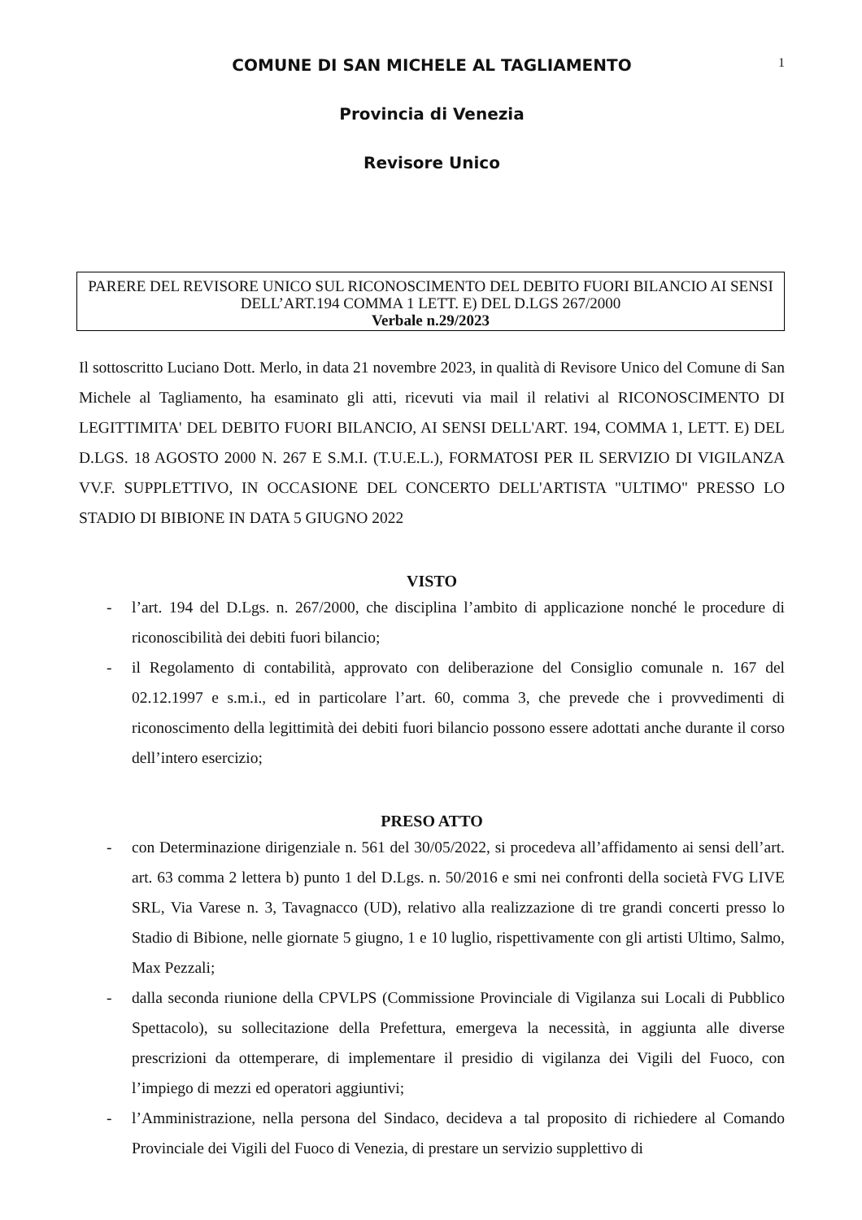1
COMUNE DI SAN MICHELE AL TAGLIAMENTO
Provincia di Venezia
Revisore Unico
PARERE DEL REVISORE UNICO SUL RICONOSCIMENTO DEL DEBITO FUORI BILANCIO AI SENSI DELL’ART.194 COMMA 1 LETT. E) DEL D.LGS 267/2000
Verbale n.29/2023
Il sottoscritto Luciano Dott. Merlo, in data 21 novembre 2023, in qualità di Revisore Unico del Comune di San Michele al Tagliamento, ha esaminato gli atti, ricevuti via mail il relativi al RICONOSCIMENTO DI LEGITTIMITA' DEL DEBITO FUORI BILANCIO, AI SENSI DELL'ART. 194, COMMA 1, LETT. E) DEL D.LGS. 18 AGOSTO 2000 N. 267 E S.M.I. (T.U.E.L.), FORMATOSI PER IL SERVIZIO DI VIGILANZA VV.F. SUPPLETTIVO, IN OCCASIONE DEL CONCERTO DELL'ARTISTA "ULTIMO" PRESSO LO STADIO DI BIBIONE IN DATA 5 GIUGNO 2022
VISTO
- l’art. 194 del D.Lgs. n. 267/2000, che disciplina l’ambito di applicazione nonché le procedure di riconoscibilità dei debiti fuori bilancio;
- il Regolamento di contabilità, approvato con deliberazione del Consiglio comunale n. 167 del 02.12.1997 e s.m.i., ed in particolare l’art. 60, comma 3, che prevede che i provvedimenti di riconoscimento della legittimità dei debiti fuori bilancio possono essere adottati anche durante il corso dell’intero esercizio;
PRESO ATTO
- con Determinazione dirigenziale n. 561 del 30/05/2022, si procedeva all’affidamento ai sensi dell’art. art. 63 comma 2 lettera b) punto 1 del D.Lgs. n. 50/2016 e smi nei confronti della società FVG LIVE SRL, Via Varese n. 3, Tavagnacco (UD), relativo alla realizzazione di tre grandi concerti presso lo Stadio di Bibione, nelle giornate 5 giugno, 1 e 10 luglio, rispettivamente con gli artisti Ultimo, Salmo, Max Pezzali;
- dalla seconda riunione della CPVLPS (Commissione Provinciale di Vigilanza sui Locali di Pubblico Spettacolo), su sollecitazione della Prefettura, emergeva la necessità, in aggiunta alle diverse prescrizioni da ottemperare, di implementare il presidio di vigilanza dei Vigili del Fuoco, con l’impiego di mezzi ed operatori aggiuntivi;
- l’Amministrazione, nella persona del Sindaco, decideva a tal proposito di richiedere al Comando Provinciale dei Vigili del Fuoco di Venezia, di prestare un servizio supplettivo di